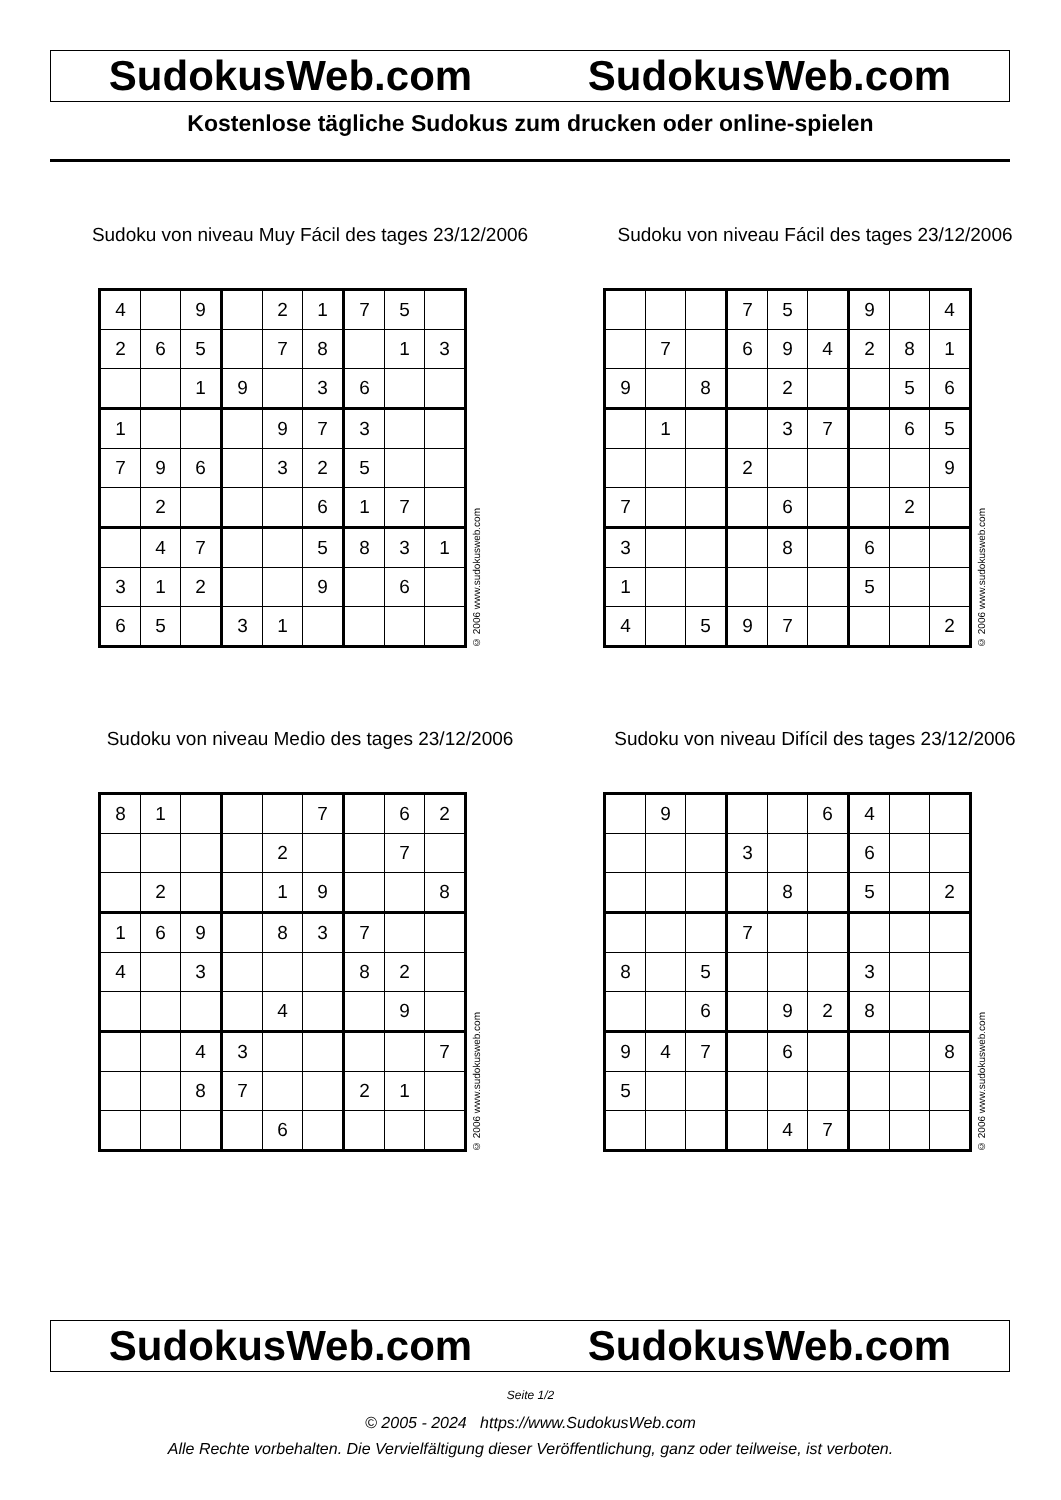SudokusWeb.com SudokusWeb.com
Kostenlose tägliche Sudokus zum drucken oder online-spielen
Sudoku von niveau Muy Fácil des tages 23/12/2006
| 4 | | 9 | | 2 | 1 | 7 | 5 | |
| 2 | 6 | 5 | | 7 | 8 | | 1 | 3 |
| | | 1 | 9 | | 3 | 6 | | |
| 1 | | | | 9 | 7 | 3 | | |
| 7 | 9 | 6 | | 3 | 2 | 5 | | |
| | 2 | | | | 6 | 1 | 7 | |
| | 4 | 7 | | | 5 | 8 | 3 | 1 |
| 3 | 1 | 2 | | | 9 | | 6 | |
| 6 | 5 | | 3 | 1 | | | | |
© 2006 www.sudokusweb.com
Sudoku von niveau Fácil des tages 23/12/2006
| | | | 7 | 5 | | 9 | | 4 |
| | 7 | | 6 | 9 | 4 | 2 | 8 | 1 |
| 9 | | 8 | | 2 | | | 5 | 6 |
| | 1 | | | 3 | 7 | | 6 | 5 |
| | | | 2 | | | | | 9 |
| 7 | | | | 6 | | | 2 | |
| 3 | | | | 8 | | 6 | | |
| 1 | | | | | | 5 | | |
| 4 | | 5 | 9 | 7 | | | | 2 |
© 2006 www.sudokusweb.com
Sudoku von niveau Medio des tages 23/12/2006
| 8 | 1 | | | | 7 | | 6 | 2 |
| | | | | 2 | | | 7 | |
| | 2 | | | 1 | 9 | | | 8 |
| 1 | 6 | 9 | | 8 | 3 | 7 | | |
| 4 | | 3 | | | | 8 | 2 | |
| | | | | 4 | | | 9 | |
| | | 4 | 3 | | | | | 7 |
| | | 8 | 7 | | | 2 | 1 | |
| | | | | 6 | | | | |
© 2006 www.sudokusweb.com
Sudoku von niveau Difícil des tages 23/12/2006
| | 9 | | | | 6 | 4 | | |
| | | | 3 | | | 6 | | |
| | | | | 8 | | 5 | | 2 |
| | | | 7 | | | | | |
| 8 | | 5 | | | | 3 | | |
| | | 6 | | 9 | 2 | 8 | | |
| 9 | 4 | 7 | | 6 | | | | 8 |
| 5 | | | | | | | | |
| | | | | 4 | 7 | | | |
© 2006 www.sudokusweb.com
SudokusWeb.com SudokusWeb.com
Seite 1/2
© 2005 - 2024 https://www.SudokusWeb.com
Alle Rechte vorbehalten. Die Vervielfältigung dieser Veröffentlichung, ganz oder teilweise, ist verboten.